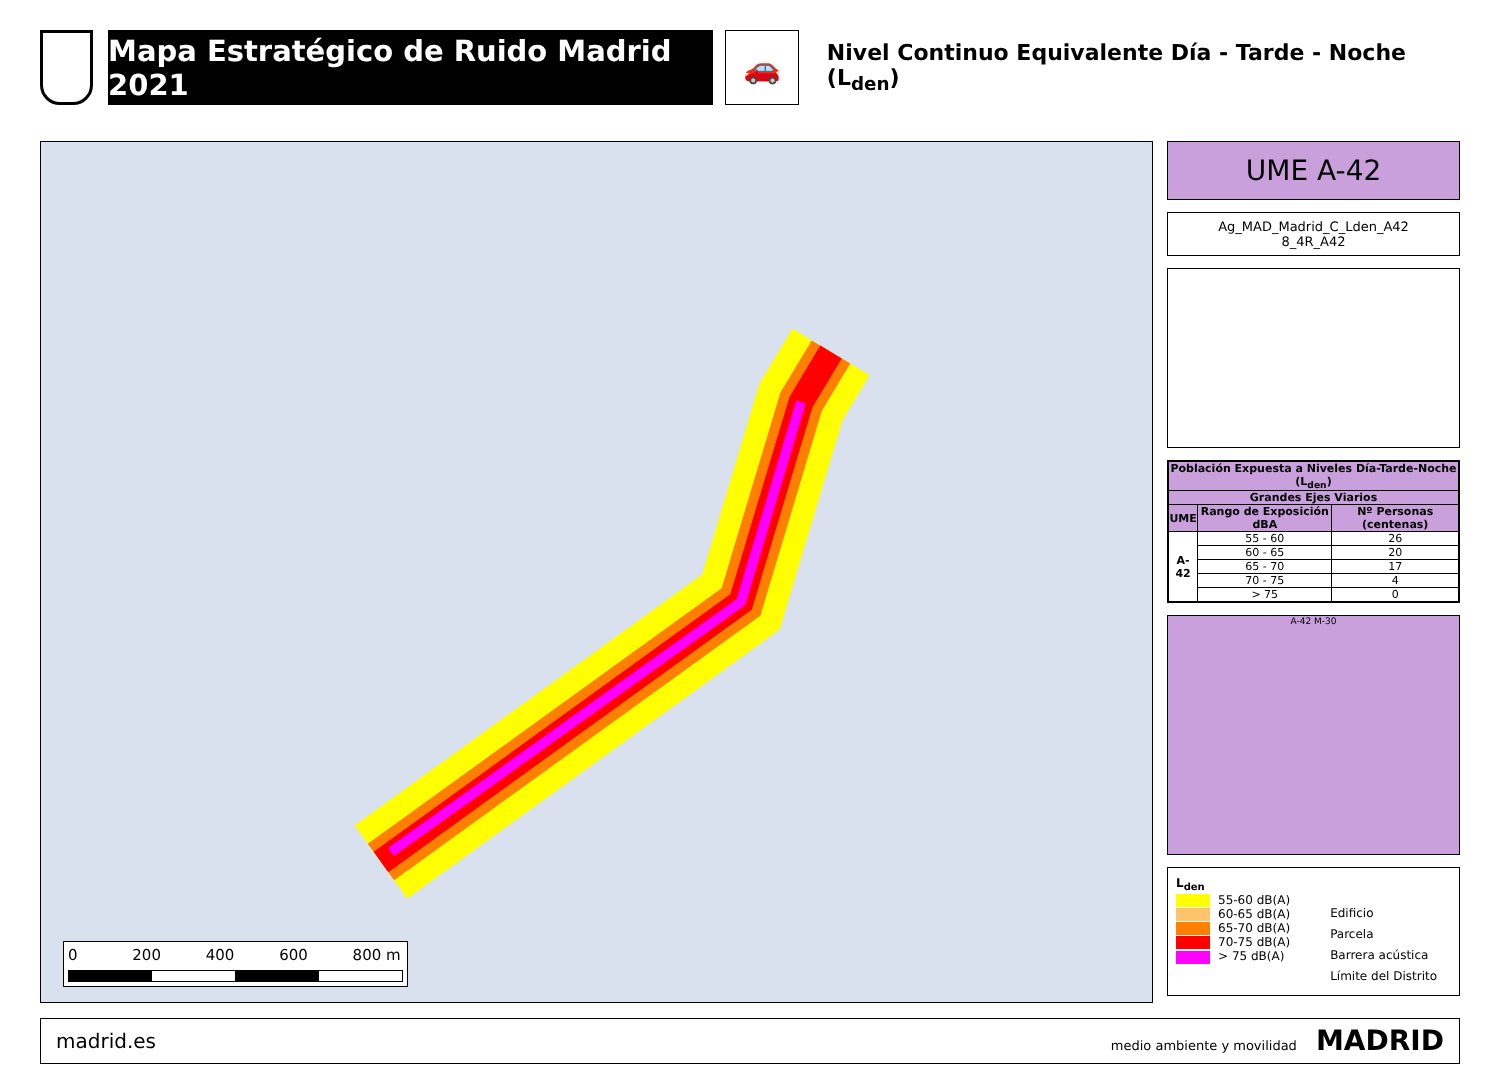Mapa Estratégico de Ruido Madrid 2021
🚗
Nivel Continuo Equivalente Día - Tarde - Noche (L<sub>den</sub>)
0 200 400 600 800 m
UME A-42
Ag_MAD_Madrid_C_Lden_A42
8_4R_A42
| Población Expuesta a Niveles Día-Tarde-Noche (L<sub>den</sub>) | | |
| --- | --- | --- |
| Grandes Ejes Viarios | | |
| UME | Rango de Exposición dBA | Nº Personas (centenas) |
| A-42 | 55 - 60 | 26 |
| | 60 - 65 | 20 |
| | 65 - 70 | 17 |
| | 70 - 75 | 4 |
| | > 75 | 0 |
A-42 M-30
L<sub>den</sub>
55-60 dB(A)
60-65 dB(A)
65-70 dB(A)
70-75 dB(A)
> 75 dB(A)
Edificio
Parcela
Barrera acústica
Límite del Distrito
madrid.es medio ambiente y movilidad MADRID